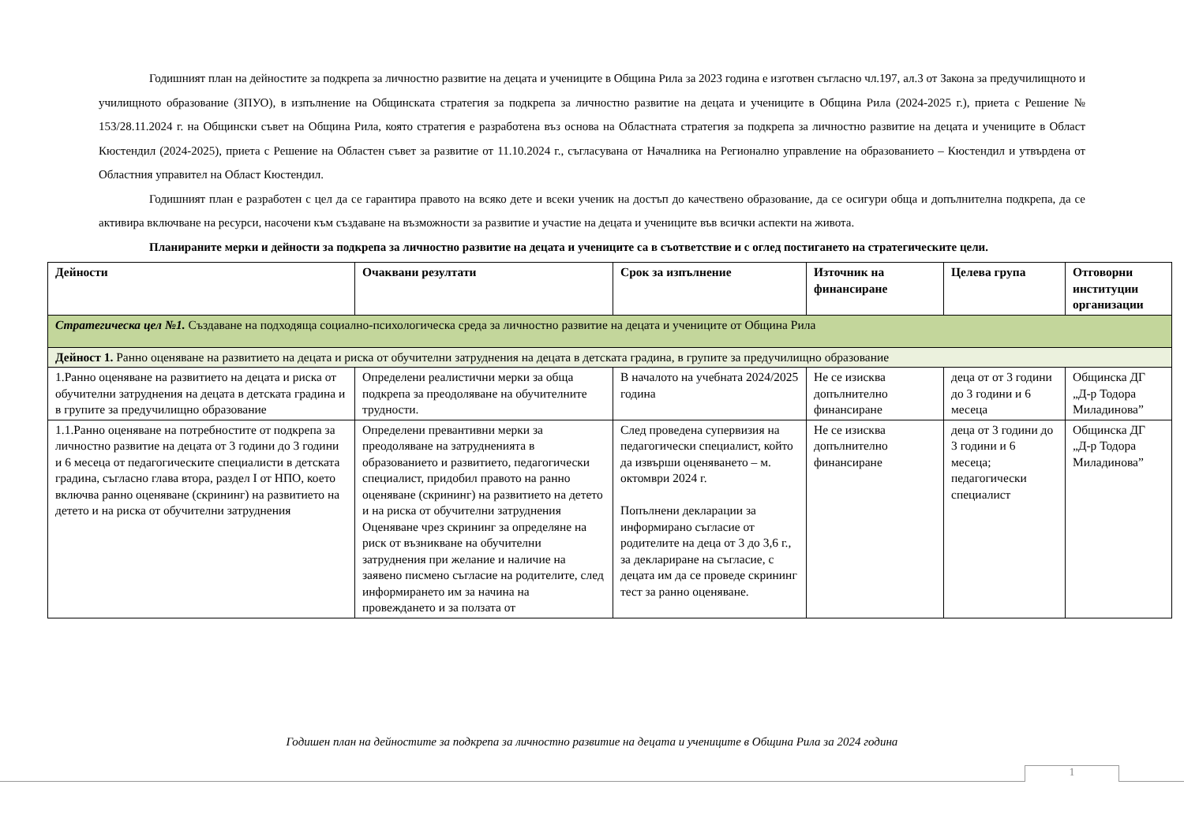Годишният план на дейностите за подкрепа за личностно развитие на децата и учениците в Община Рила за 2023 година е изготвен съгласно чл.197, ал.3 от Закона за предучилищното и училищното образование (ЗПУО), в изпълнение на Общинската стратегия за подкрепа за личностно развитие на децата и учениците в Община Рила (2024-2025 г.), приета с Решение № 153/28.11.2024 г. на Общински съвет на Община Рила, която стратегия е разработена въз основа на Областната стратегия за подкрепа за личностно развитие на децата и учениците в Област Кюстендил (2024-2025), приета с Решение на Областен съвет за развитие от 11.10.2024 г., съгласувана от Началника на Регионално управление на образованието – Кюстендил и утвърдена от Областния управител на Област Кюстендил.
Годишният план е разработен с цел да се гарантира правото на всяко дете и всеки ученик на достъп до качествено образование, да се осигури обща и допълнителна подкрепа, да се активира включване на ресурси, насочени към създаване на възможности за развитие и участие на децата и учениците във всички аспекти на живота.
Планираните мерки и дейности за подкрепа за личностно развитие на децата и учениците са в съответствие и с оглед постигането на стратегическите цели.
| Дейности | Очаквани резултати | Срок за изпълнение | Източник на финансиране | Целева група | Отговорни институции организации |
| --- | --- | --- | --- | --- | --- |
| Стратегическа цел №1. Създаване на подходяща социално-психологическа среда за личностно развитие на децата и учениците от Община Рила | | | | | |
| Дейност 1. Ранно оценяване на развитието на децата и риска от обучителни затруднения на децата в детската градина, в групите за предучилищно образование | | | | | |
| 1.Ранно оценяване на развитието на децата и риска от обучителни затруднения на децата в детската градина и в групите за предучилищно образование | Определени реалистични мерки за обща подкрепа за преодоляване на обучителните трудности. | В началото на учебната 2024/2025 година | Не се изисква допълнително финансиране | деца от от 3 години до 3 години и 6 месеца | Общинска ДГ „Д-р Тодора Миладинова” |
| 1.1.Ранно оценяване на потребностите от подкрепа за личностно развитие на децата от 3 години до 3 години и 6 месеца от педагогическите специалисти в детската градина, съгласно глава втора, раздел I от НПО, което включва ранно оценяване (скрининг) на развитието на детето и на риска от обучителни затруднения | Определени превантивни мерки за преодоляване на затрудненията в образованието и развитието, педагогически специалист, придобил правото на ранно оценяване (скрининг) на развитието на детето и на риска от обучителни затруднения Оценяване чрез скрининг за определяне на риск от възникване на обучителни затруднения при желание и наличие на заявено писмено съгласие на родителите, след информирането им за начина на провеждането и за ползата от | След проведена супервизия на педагогически специалист, който да извърши оценяването – м. октомври 2024 г. Попълнени декларации за информирано съгласие от родителите на деца от 3 до 3,6 г., за деклариране на съгласие, с децата им да се проведе скрининг тест за ранно оценяване. | Не се изисква допълнително финансиране | деца от 3 години до 3 години и 6 месеца; педагогически специалист | Общинска ДГ „Д-р Тодора Миладинова” |
Годишен план на дейностите за подкрепа за личностно развитие на децата и учениците в Община Рила за 2024 година
1